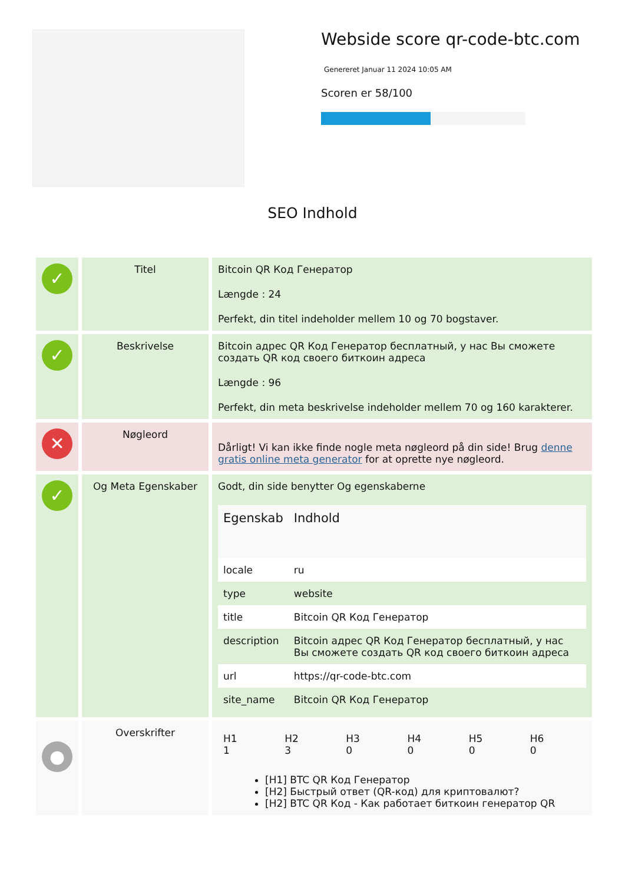Webside score qr-code-btc.com
Genereret Januar 11 2024 10:05 AM
Scoren er 58/100
SEO Indhold
| ✓ | Titel | Bitcoin QR Код Генератор Længde : 24 Perfekt, din titel indeholder mellem 10 og 70 bogstaver. |
| ✓ | Beskrivelse | Bitcoin адрес QR Код Генератор бесплатный, у нас Вы сможете создать QR код своего биткоин адреса Længde : 96 Perfekt, din meta beskrivelse indeholder mellem 70 og 160 karakterer. |
| ✕ | Nøgleord | Dårligt! Vi kan ikke finde nogle meta nøgleord på din side! Brug denne gratis online meta generator for at oprette nye nøgleord. |
| ✓ | Og Meta Egenskaber | Godt, din side benytter Og egenskaberne / Egenskab / Indhold / / --- / --- / / locale / ru / / type / website / / title / Bitcoin QR Код Генератор / / description / Bitcoin адрес QR Код Генератор бесплатный, у нас Вы сможете создать QR код своего биткоин адреса / / url / https://qr-code-btc.com / / site_name / Bitcoin QR Код Генератор / |
| ● | Overskrifter | / H1 1 / H2 3 / H3 0 / H4 0 / H5 0 / H6 0 / [H1] BTC QR Код Генератор [H2] Быстрый ответ (QR-код) для криптовалют? [H2] BTC QR Код - Как работает биткоин генератор QR |